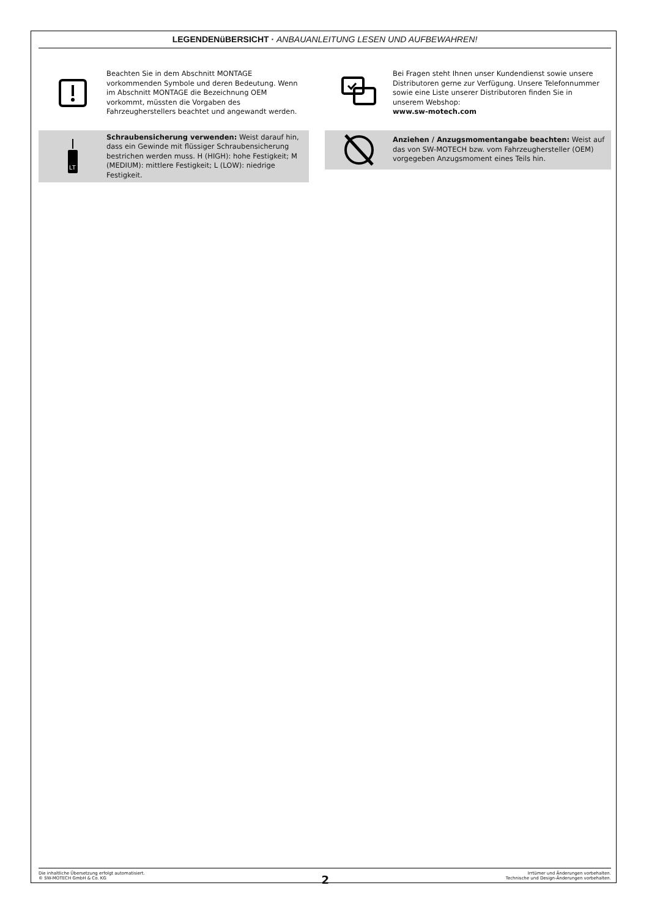LEGENDENüBERSICHT · ANBAUANLEITUNG LESEN UND AUFBEWAHREN!
Beachten Sie in dem Abschnitt MONTAGE vorkommenden Symbole und deren Bedeutung. Wenn im Abschnitt MONTAGE die Bezeichnung OEM vorkommt, müssten die Vorgaben des Fahrzeugherstellers beachtet und angewandt werden.
LT
Schraubensicherung verwenden: Weist darauf hin, dass ein Gewinde mit flüssiger Schraubensicherung bestrichen werden muss. H (HIGH): hohe Festigkeit; M (MEDIUM): mittlere Festigkeit; L (LOW): niedrige Festigkeit.
Bei Fragen steht Ihnen unser Kundendienst sowie unsere Distributoren gerne zur Verfügung. Unsere Telefonnummer sowie eine Liste unserer Distributoren finden Sie in unserem Webshop:
www.sw-motech.com
Anziehen / Anzugsmomentangabe beachten: Weist auf das von SW-MOTECH bzw. vom Fahrzeughersteller (OEM) vorgegeben Anzugsmoment eines Teils hin.
Die inhaltliche Übersetzung erfolgt automatisiert.
© SW-MOTECH GmbH & Co. KG
2
Irrtümer und Änderungen vorbehalten.
Technische und Design-Änderungen vorbehalten.